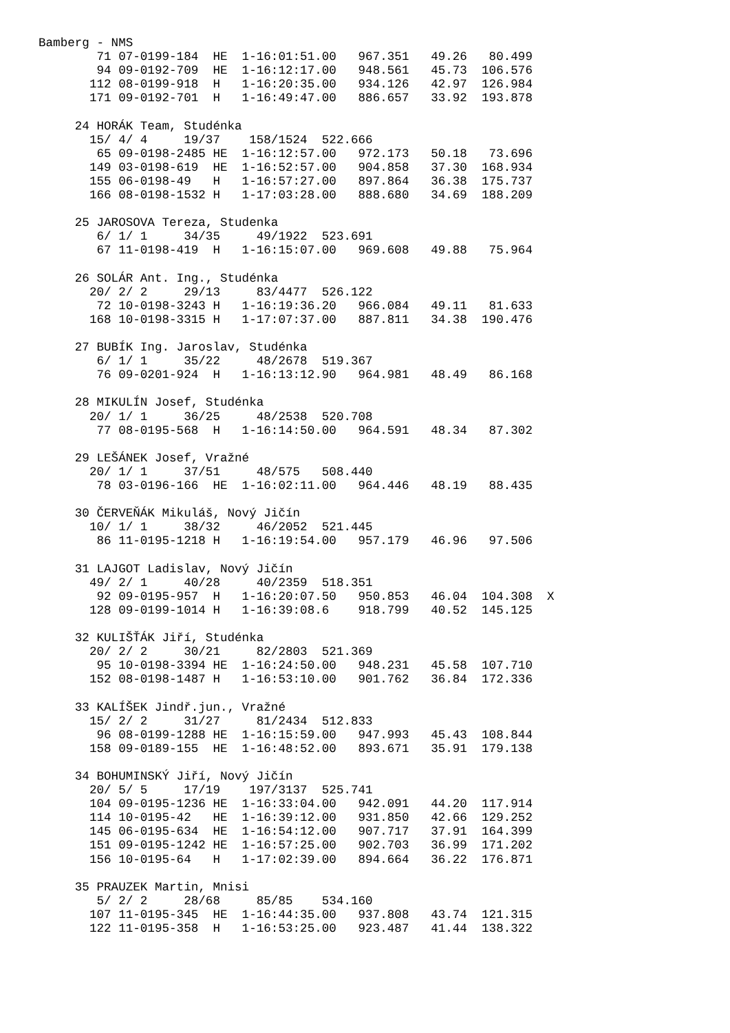Bamberg - NMS
        71 07-0199-184  HE  1-16:01:51.00   967.351   49.26   80.499
        94 09-0192-709  HE  1-16:12:17.00   948.561   45.73  106.576
       112 08-0199-918  H   1-16:20:35.00   934.126   42.97  126.984
       171 09-0192-701  H   1-16:49:47.00   886.657   33.92  193.878

     24 HORÁK Team, Studénka
       15/ 4/ 4     19/37    158/1524  522.666
        65 09-0198-2485 HE  1-16:12:57.00   972.173   50.18   73.696
       149 03-0198-619  HE  1-16:52:57.00   904.858   37.30  168.934
       155 06-0198-49   H   1-16:57:27.00   897.864   36.38  175.737
       166 08-0198-1532 H   1-17:03:28.00   888.680   34.69  188.209

     25 JAROSOVA Tereza, Studenka
        6/ 1/ 1     34/35     49/1922  523.691
        67 11-0198-419  H   1-16:15:07.00   969.608   49.88   75.964

     26 SOLÁR Ant. Ing., Studénka
       20/ 2/ 2     29/13     83/4477  526.122
        72 10-0198-3243 H   1-16:19:36.20   966.084   49.11   81.633
       168 10-0198-3315 H   1-17:07:37.00   887.811   34.38  190.476

     27 BUBÍK Ing. Jaroslav, Studénka
        6/ 1/ 1     35/22     48/2678  519.367
        76 09-0201-924  H   1-16:13:12.90   964.981   48.49   86.168

     28 MIKULÍN Josef, Studénka
       20/ 1/ 1     36/25     48/2538  520.708
        77 08-0195-568  H   1-16:14:50.00   964.591   48.34   87.302

     29 LEŠÁNEK Josef, Vražné
       20/ 1/ 1     37/51     48/575   508.440
        78 03-0196-166  HE  1-16:02:11.00   964.446   48.19   88.435

     30 ČERVEŇÁK Mikuláš, Nový Jičín
       10/ 1/ 1     38/32     46/2052  521.445
        86 11-0195-1218 H   1-16:19:54.00   957.179   46.96   97.506

     31 LAJGOT Ladislav, Nový Jičín
       49/ 2/ 1     40/28     40/2359  518.351
        92 09-0195-957  H   1-16:20:07.50   950.853   46.04  104.308  X
       128 09-0199-1014 H   1-16:39:08.6    918.799   40.52  145.125

     32 KULIŠŤÁK Jiří, Studénka
       20/ 2/ 2     30/21     82/2803  521.369
        95 10-0198-3394 HE  1-16:24:50.00   948.231   45.58  107.710
       152 08-0198-1487 H   1-16:53:10.00   901.762   36.84  172.336

     33 KALÍŠEK Jindř.jun., Vražné
       15/ 2/ 2     31/27     81/2434  512.833
        96 08-0199-1288 HE  1-16:15:59.00   947.993   45.43  108.844
       158 09-0189-155  HE  1-16:48:52.00   893.671   35.91  179.138

     34 BOHUMINSKÝ Jiří, Nový Jičín
       20/ 5/ 5     17/19    197/3137  525.741
       104 09-0195-1236 HE  1-16:33:04.00   942.091   44.20  117.914
       114 10-0195-42   HE  1-16:39:12.00   931.850   42.66  129.252
       145 06-0195-634  HE  1-16:54:12.00   907.717   37.91  164.399
       151 09-0195-1242 HE  1-16:57:25.00   902.703   36.99  171.202
       156 10-0195-64   H   1-17:02:39.00   894.664   36.22  176.871

     35 PRAUZEK Martin, Mnisi
        5/ 2/ 2     28/68     85/85    534.160
       107 11-0195-345  HE  1-16:44:35.00   937.808   43.74  121.315
       122 11-0195-358  H   1-16:53:25.00   923.487   41.44  138.322